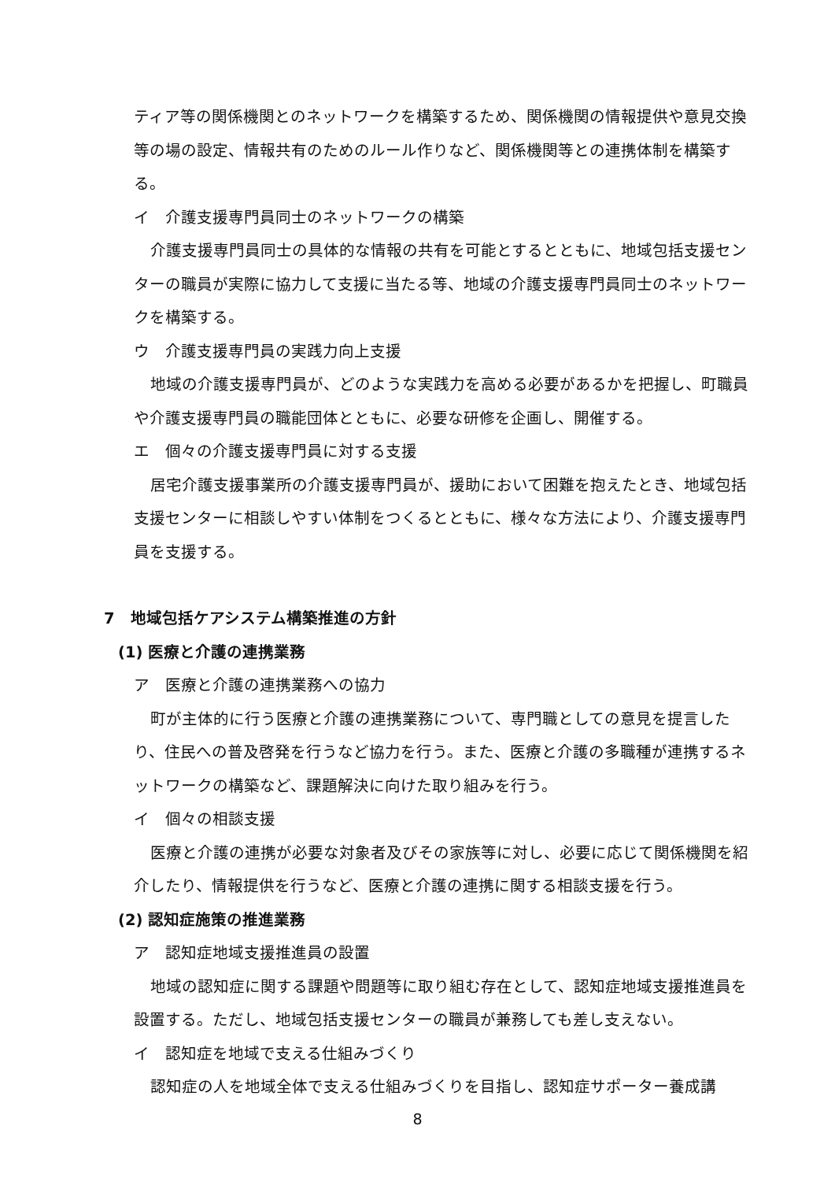ティア等の関係機関とのネットワークを構築するため、関係機関の情報提供や意見交換等の場の設定、情報共有のためのルール作りなど、関係機関等との連携体制を構築する。
イ　介護支援専門員同士のネットワークの構築
介護支援専門員同士の具体的な情報の共有を可能とするとともに、地域包括支援センターの職員が実際に協力して支援に当たる等、地域の介護支援専門員同士のネットワークを構築する。
ウ　介護支援専門員の実践力向上支援
地域の介護支援専門員が、どのような実践力を高める必要があるかを把握し、町職員や介護支援専門員の職能団体とともに、必要な研修を企画し、開催する。
エ　個々の介護支援専門員に対する支援
居宅介護支援事業所の介護支援専門員が、援助において困難を抱えたとき、地域包括支援センターに相談しやすい体制をつくるとともに、様々な方法により、介護支援専門員を支援する。
7　地域包括ケアシステム構築推進の方針
(1) 医療と介護の連携業務
ア　医療と介護の連携業務への協力
町が主体的に行う医療と介護の連携業務について、専門職としての意見を提言したり、住民への普及啓発を行うなど協力を行う。また、医療と介護の多職種が連携するネットワークの構築など、課題解決に向けた取り組みを行う。
イ　個々の相談支援
医療と介護の連携が必要な対象者及びその家族等に対し、必要に応じて関係機関を紹介したり、情報提供を行うなど、医療と介護の連携に関する相談支援を行う。
(2) 認知症施策の推進業務
ア　認知症地域支援推進員の設置
地域の認知症に関する課題や問題等に取り組む存在として、認知症地域支援推進員を設置する。ただし、地域包括支援センターの職員が兼務しても差し支えない。
イ　認知症を地域で支える仕組みづくり
認知症の人を地域全体で支える仕組みづくりを目指し、認知症サポーター養成講
8